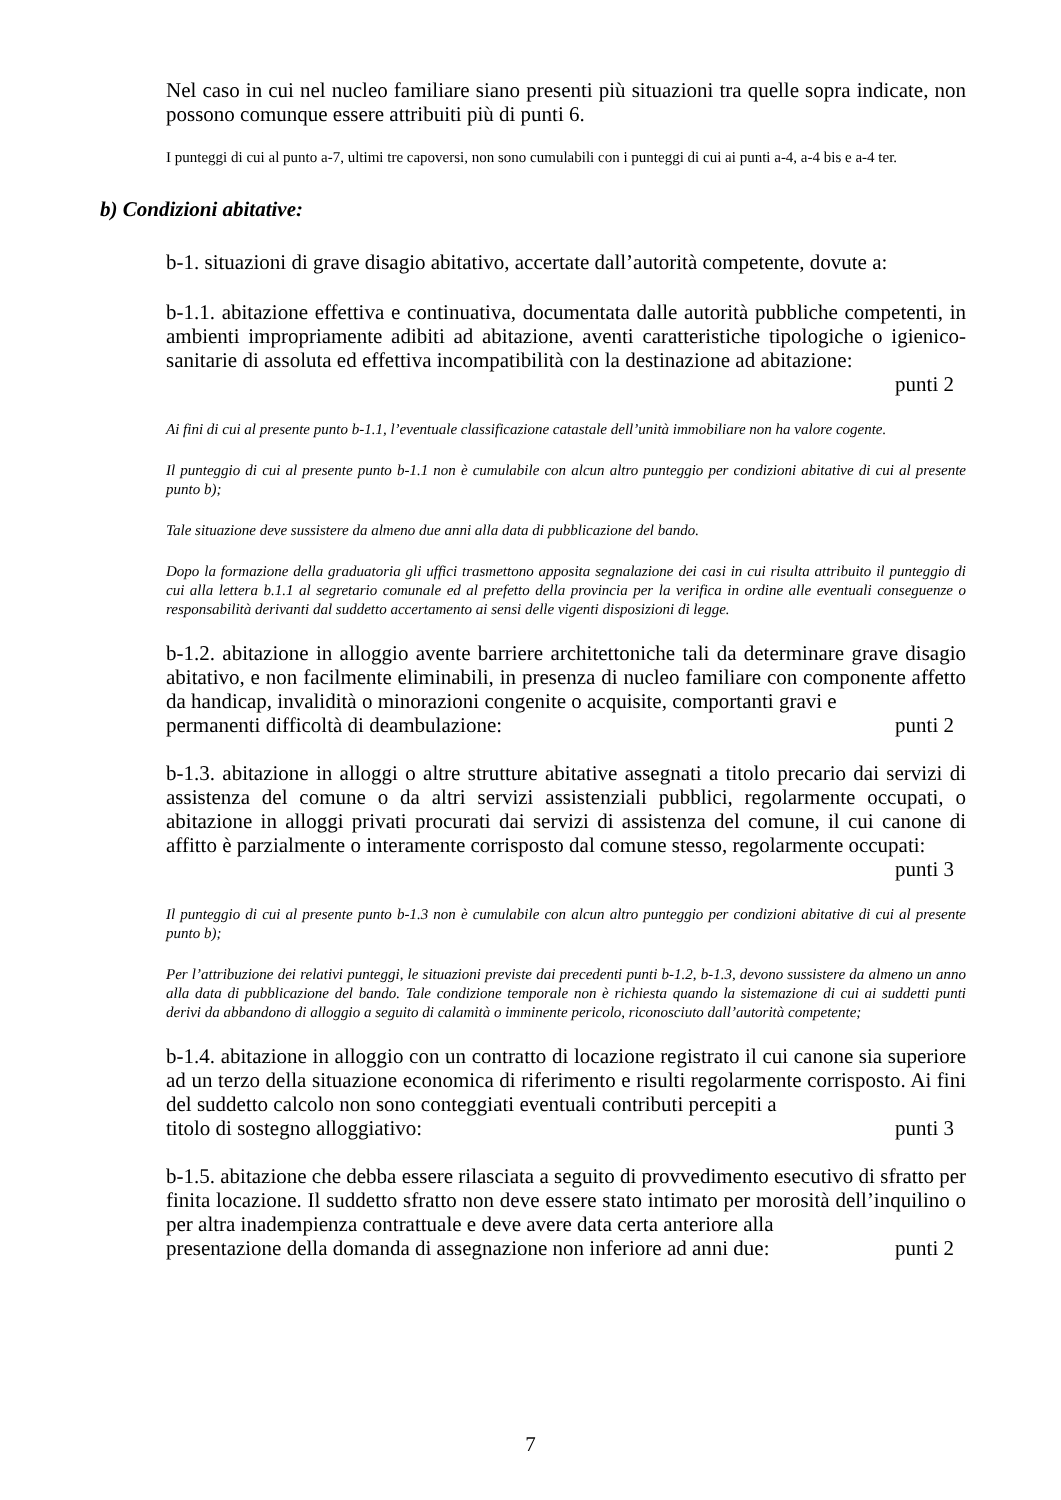Nel caso in cui nel nucleo familiare siano presenti più situazioni tra quelle sopra indicate, non possono comunque essere attribuiti più di punti 6.
I punteggi di cui al punto a-7, ultimi tre capoversi, non sono cumulabili con i punteggi di cui ai punti a-4, a-4 bis e a-4 ter.
b) Condizioni abitative:
b-1. situazioni di grave disagio abitativo, accertate dall’autorità competente, dovute a:
b-1.1. abitazione effettiva e continuativa, documentata dalle autorità pubbliche competenti, in ambienti impropriamente adibiti ad abitazione, aventi caratteristiche tipologiche o igienico-sanitarie di assoluta ed effettiva incompatibilità con la destinazione ad abitazione:
punti 2
Ai fini di cui al presente punto b-1.1, l’eventuale classificazione catastale dell’unità immobiliare non ha valore cogente.
Il punteggio di cui al presente punto b-1.1 non è cumulabile con alcun altro punteggio per condizioni abitative di cui al presente punto b);
Tale situazione deve sussistere da almeno due anni alla data di pubblicazione del bando.
Dopo la formazione della graduatoria gli uffici trasmettono apposita segnalazione dei casi in cui risulta attribuito il punteggio di cui alla lettera b.1.1 al segretario comunale ed al prefetto della provincia per la verifica in ordine alle eventuali conseguenze o responsabilità derivanti dal suddetto accertamento ai sensi delle vigenti disposizioni di legge.
b-1.2. abitazione in alloggio avente barriere architettoniche tali da determinare grave disagio abitativo, e non facilmente eliminabili, in presenza di nucleo familiare con componente affetto da handicap, invalidità o minorazioni congenite o acquisite, comportanti gravi e
permanenti difficoltà di deambulazione: punti 2
b-1.3. abitazione in alloggi o altre strutture abitative assegnati a titolo precario dai servizi di assistenza del comune o da altri servizi assistenziali pubblici, regolarmente occupati, o abitazione in alloggi privati procurati dai servizi di assistenza del comune, il cui canone di affitto è parzialmente o interamente corrisposto dal comune stesso, regolarmente occupati:
punti 3
Il punteggio di cui al presente punto b-1.3 non è cumulabile con alcun altro punteggio per condizioni abitative di cui al presente punto b);
Per l’attribuzione dei relativi punteggi, le situazioni previste dai precedenti punti b-1.2, b-1.3, devono sussistere da almeno un anno alla data di pubblicazione del bando. Tale condizione temporale non è richiesta quando la sistemazione di cui ai suddetti punti derivi da abbandono di alloggio a seguito di calamità o imminente pericolo, riconosciuto dall’autorità competente;
b-1.4. abitazione in alloggio con un contratto di locazione registrato il cui canone sia superiore ad un terzo della situazione economica di riferimento e risulti regolarmente corrisposto. Ai fini del suddetto calcolo non sono conteggiati eventuali contributi percepiti a
titolo di sostegno alloggiativo: punti 3
b-1.5. abitazione che debba essere rilasciata a seguito di provvedimento esecutivo di sfratto per finita locazione. Il suddetto sfratto non deve essere stato intimato per morosità dell’inquilino o per altra inadempienza contrattuale e deve avere data certa anteriore alla
presentazione della domanda di assegnazione non inferiore ad anni due: punti 2
7